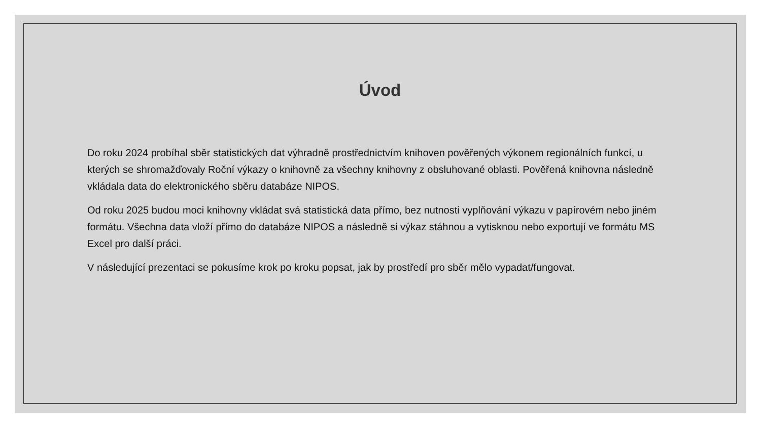Úvod
Do roku 2024 probíhal sběr statistických dat výhradně prostřednictvím knihoven pověřených výkonem regionálních funkcí, u kterých se shromažďovaly Roční výkazy o knihovně za všechny knihovny z obsluhované oblasti. Pověřená knihovna následně vkládala data do elektronického sběru databáze NIPOS.
Od roku 2025 budou moci knihovny vkládat svá statistická data přímo, bez nutnosti vyplňování výkazu v papírovém nebo jiném formátu. Všechna data vloží přímo do databáze NIPOS a následně si výkaz stáhnou a vytisknou nebo exportují ve formátu MS Excel pro další práci.
V následující prezentaci se pokusíme krok po kroku popsat, jak by prostředí pro sběr mělo vypadat/fungovat.